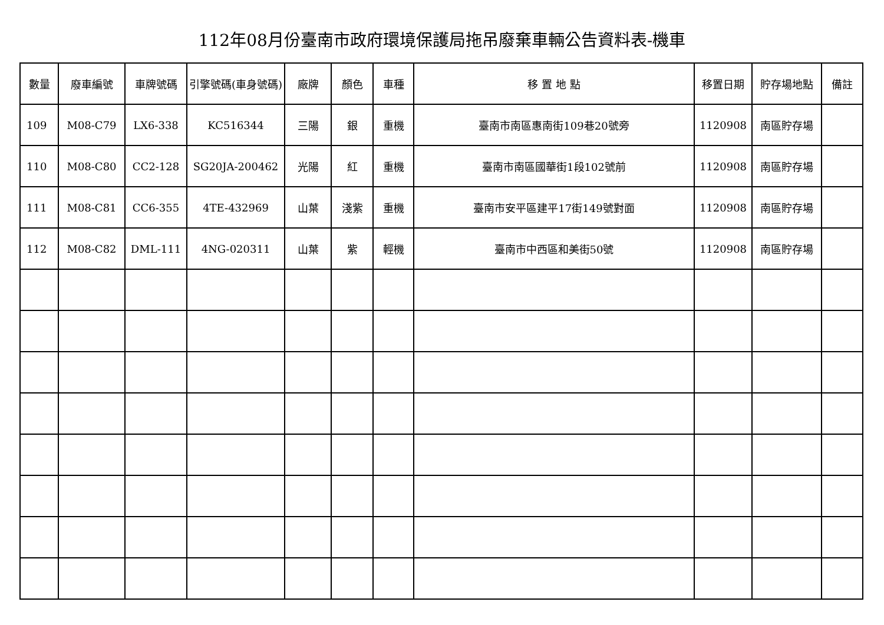112年08月份臺南市政府環境保護局拖吊廢棄車輛公告資料表-機車
| 數量 | 廢車編號 | 車牌號碼 | 引擎號碼(車身號碼) | 廠牌 | 顏色 | 車種 | 移 置 地 點 | 移置日期 | 貯存場地點 | 備註 |
| --- | --- | --- | --- | --- | --- | --- | --- | --- | --- | --- |
| 109 | M08-C79 | LX6-338 | KC516344 | 三陽 | 銀 | 重機 | 臺南市南區惠南街109巷20號旁 | 1120908 | 南區貯存場 | |
| 110 | M08-C80 | CC2-128 | SG20JA-200462 | 光陽 | 紅 | 重機 | 臺南市南區國華街1段102號前 | 1120908 | 南區貯存場 | |
| 111 | M08-C81 | CC6-355 | 4TE-432969 | 山葉 | 淺紫 | 重機 | 臺南市安平區建平17街149號對面 | 1120908 | 南區貯存場 | |
| 112 | M08-C82 | DML-111 | 4NG-020311 | 山葉 | 紫 | 輕機 | 臺南市中西區和美街50號 | 1120908 | 南區貯存場 | |